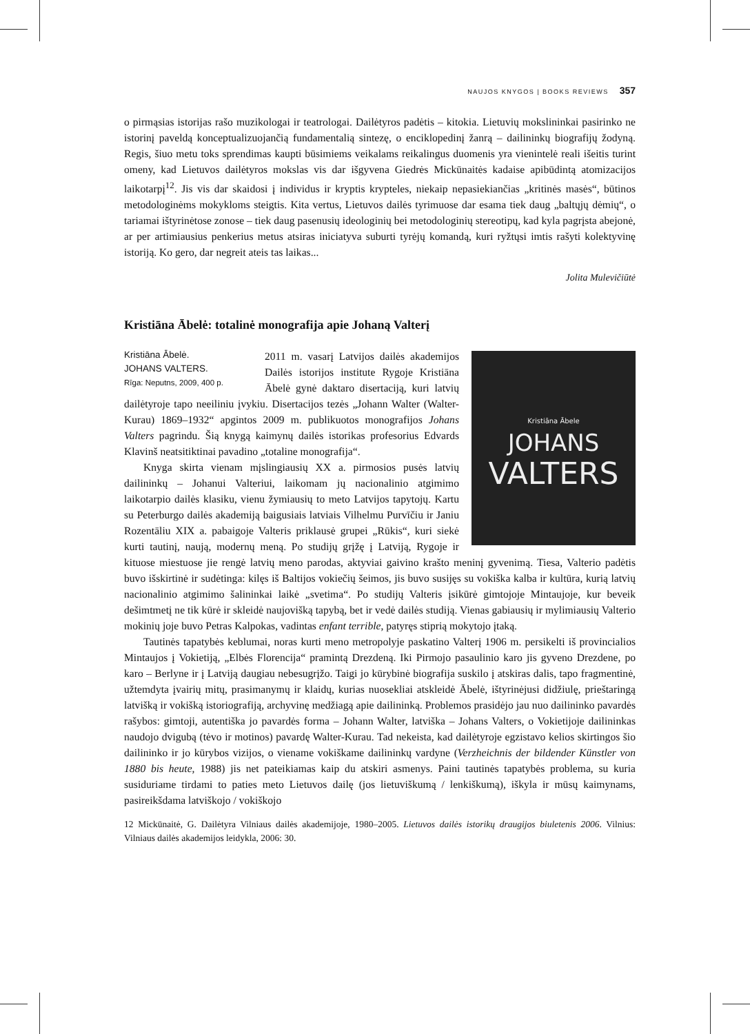NAUJOS KNYGOS | BOOKS REVIEWS 357
o pirmąsias istorijas rašo muzikologai ir teatrologai. Dailėtyros padėtis – kitokia. Lietuvių mokslininkai pasirinko ne istorinį paveldą konceptualizuojančią fundamentalią sintezę, o enciklopedinį žanrą – dailininkų biografijų žodyną. Regis, šiuo metu toks sprendimas kaupti būsimiems veikalams reikalingus duomenis yra vienintelė reali išeitis turint omeny, kad Lietuvos dailėtyros mokslas vis dar išgyvena Giedrės Mickūnaitės kadaise apibūdintą atomizacijos laikotarpį<sup>12</sup>. Jis vis dar skaidosi į individus ir kryptis krypteles, niekaip nepasiekiančias „kritinės masės“, būtinos metodologinėms mokykloms steigtis. Kita vertus, Lietuvos dailės tyrimuose dar esama tiek daug „baltųjų dėmių“, o tariamai ištyrinėtose zonose – tiek daug pasenusių ideologinių bei metodologinių stereotipų, kad kyla pagrįsta abejonė, ar per artimiausius penkerius metus atsiras iniciatyva suburti tyrėjų komandą, kuri ryžtųsi imtis rašyti kolektyvinę istoriją. Ko gero, dar negreit ateis tas laikas...
Jolita Mulevičiūtė
Kristiāna Ābelė: totalinė monografija apie Johaną Valterį
Kristiāna Ābele
JOHANS
VALTERS
Kristiāna Ābelė.
JOHANS VALTERS.
Rīga: Neputns, 2009, 400 p.
2011 m. vasarį Latvijos dailės akademijos Dailės istorijos institute Rygoje Kristiāna Ābelė gynė daktaro disertaciją, kuri latvių dailėtyroje tapo neeiliniu įvykiu. Disertacijos tezės „Johann Walter (Walter-Kurau) 1869–1932“ apgintos 2009 m. publikuotos monografijos Johans Valters pagrindu. Šią knygą kaimynų dailės istorikas profesorius Edvards Klavinš neatsitiktinai pavadino „totaline monografija“.
Knyga skirta vienam mįslingiausių XX a. pirmosios pusės latvių dailininkų – Johanui Valteriui, laikomam jų nacionalinio atgimimo laikotarpio dailės klasiku, vienu žymiausių to meto Latvijos tapytojų. Kartu su Peterburgo dailės akademiją baigusiais latviais Vilhelmu Purvīčiu ir Janiu Rozentāliu XIX a. pabaigoje Valteris priklausė grupei „Rūkis“, kuri siekė kurti tautinį, naują, modernų meną. Po studijų grįžę į Latviją, Rygoje ir kituose miestuose jie rengė latvių meno parodas, aktyviai gaivino krašto meninį gyvenimą. Tiesa, Valterio padėtis buvo išskirtinė ir sudėtinga: kilęs iš Baltijos vokiečių šeimos, jis buvo susijęs su vokiška kalba ir kultūra, kurią latvių nacionalinio atgimimo šalininkai laikė „svetima“. Po studijų Valteris įsikūrė gimtojoje Mintaujoje, kur beveik dešimtmetį ne tik kūrė ir skleidė naujovišką tapybą, bet ir vedė dailės studiją. Vienas gabiausių ir mylimiausių Valterio mokinių joje buvo Petras Kalpokas, vadintas enfant terrible, patyręs stiprią mokytojo įtaką.
Tautinės tapatybės keblumai, noras kurti meno metropolyje paskatino Valterį 1906 m. persikelti iš provincialios Mintaujos į Vokietiją, „Elbės Florencija“ pramintą Drezdeną. Iki Pirmojo pasaulinio karo jis gyveno Drezdene, po karo – Berlyne ir į Latviją daugiau nebesugrįžo. Taigi jo kūrybinė biografija suskilo į atskiras dalis, tapo fragmentinė, užtemdyta įvairių mitų, prasimanymų ir klaidų, kurias nuosekliai atskleidė Ābelė, ištyrinėjusi didžiulę, prieštaringą latvišką ir vokišką istoriografiją, archyvinę medžiagą apie dailininką. Problemos prasidėjo jau nuo dailininko pavardės rašybos: gimtoji, autentiška jo pavardės forma – Johann Walter, latviška – Johans Valters, o Vokietijoje dailininkas naudojo dvigubą (tėvo ir motinos) pavardę Walter-Kurau. Tad nekeista, kad dailėtyroje egzistavo kelios skirtingos šio dailininko ir jo kūrybos vizijos, o viename vokiškame dailininkų vardyne (Verzheichnis der bildender Künstler von 1880 bis heute, 1988) jis net pateikiamas kaip du atskiri asmenys. Paini tautinės tapatybės problema, su kuria susiduriame tirdami to paties meto Lietuvos dailę (jos lietuviškumą / lenkiškumą), iškyla ir mūsų kaimynams, pasireikšdama latviškojo / vokiškojo
12 Mickūnaitė, G. Dailėtyra Vilniaus dailės akademijoje, 1980–2005. Lietuvos dailės istorikų draugijos biuletenis 2006. Vilnius: Vilniaus dailės akademijos leidykla, 2006: 30.